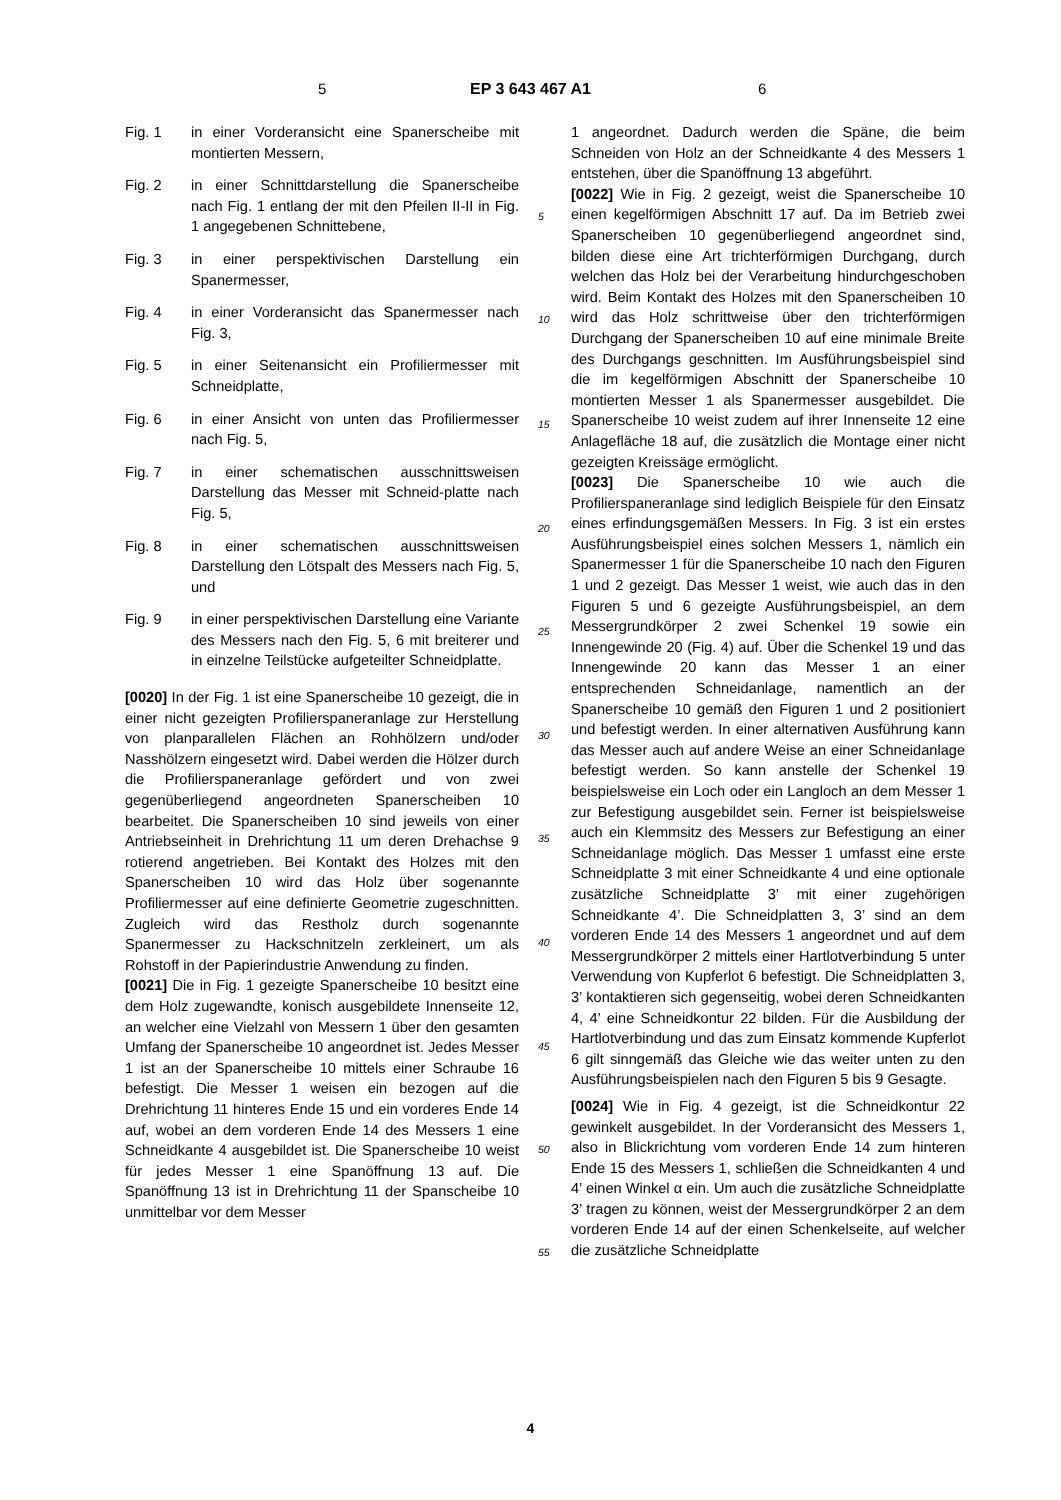5 EP 3 643 467 A1 6
Fig. 1 in einer Vorderansicht eine Spanerscheibe mit montierten Messern,
Fig. 2 in einer Schnittdarstellung die Spanerscheibe nach Fig. 1 entlang der mit den Pfeilen II-II in Fig. 1 angegebenen Schnittebene,
Fig. 3 in einer perspektivischen Darstellung ein Spanermesser,
Fig. 4 in einer Vorderansicht das Spanermesser nach Fig. 3,
Fig. 5 in einer Seitenansicht ein Profiliermesser mit Schneidplatte,
Fig. 6 in einer Ansicht von unten das Profiliermesser nach Fig. 5,
Fig. 7 in einer schematischen ausschnittsweisen Darstellung das Messer mit Schneid-platte nach Fig. 5,
Fig. 8 in einer schematischen ausschnittsweisen Darstellung den Lötspalt des Messers nach Fig. 5, und
Fig. 9 in einer perspektivischen Darstellung eine Variante des Messers nach den Fig. 5, 6 mit breiterer und in einzelne Teilstücke aufgeteilter Schneidplatte.
[0020] In der Fig. 1 ist eine Spanerscheibe 10 gezeigt, die in einer nicht gezeigten Profilierspaneranlage zur Herstellung von planparallelen Flächen an Rohhölzern und/oder Nasshölzern eingesetzt wird. Dabei werden die Hölzer durch die Profilierspaneranlage gefördert und von zwei gegenüberliegend angeordneten Spanerscheiben 10 bearbeitet. Die Spanerscheiben 10 sind jeweils von einer Antriebseinheit in Drehrichtung 11 um deren Drehachse 9 rotierend angetrieben. Bei Kontakt des Holzes mit den Spanerscheiben 10 wird das Holz über sogenannte Profiliermesser auf eine definierte Geometrie zugeschnitten. Zugleich wird das Restholz durch sogenannte Spanermesser zu Hackschnitzeln zerkleinert, um als Rohstoff in der Papierindustrie Anwendung zu finden.
[0021] Die in Fig. 1 gezeigte Spanerscheibe 10 besitzt eine dem Holz zugewandte, konisch ausgebildete Innenseite 12, an welcher eine Vielzahl von Messern 1 über den gesamten Umfang der Spanerscheibe 10 angeordnet ist. Jedes Messer 1 ist an der Spanerscheibe 10 mittels einer Schraube 16 befestigt. Die Messer 1 weisen ein bezogen auf die Drehrichtung 11 hinteres Ende 15 und ein vorderes Ende 14 auf, wobei an dem vorderen Ende 14 des Messers 1 eine Schneidkante 4 ausgebildet ist. Die Spanerscheibe 10 weist für jedes Messer 1 eine Spanöffnung 13 auf. Die Spanöffnung 13 ist in Drehrichtung 11 der Spanscheibe 10 unmittelbar vor dem Messer
1 angeordnet. Dadurch werden die Späne, die beim Schneiden von Holz an der Schneidkante 4 des Messers 1 entstehen, über die Spanöffnung 13 abgeführt.
[0022] Wie in Fig. 2 gezeigt, weist die Spanerscheibe 10 einen kegelförmigen Abschnitt 17 auf. Da im Betrieb zwei Spanerscheiben 10 gegenüberliegend angeordnet sind, bilden diese eine Art trichterförmigen Durchgang, durch welchen das Holz bei der Verarbeitung hindurchgeschoben wird. Beim Kontakt des Holzes mit den Spanerscheiben 10 wird das Holz schrittweise über den trichterförmigen Durchgang der Spanerscheiben 10 auf eine minimale Breite des Durchgangs geschnitten. Im Ausführungsbeispiel sind die im kegelförmigen Abschnitt der Spanerscheibe 10 montierten Messer 1 als Spanermesser ausgebildet. Die Spanerscheibe 10 weist zudem auf ihrer Innenseite 12 eine Anlagefläche 18 auf, die zusätzlich die Montage einer nicht gezeigten Kreissäge ermöglicht.
[0023] Die Spanerscheibe 10 wie auch die Profilierspaneranlage sind lediglich Beispiele für den Einsatz eines erfindungsgemäßen Messers. In Fig. 3 ist ein erstes Ausführungsbeispiel eines solchen Messers 1, nämlich ein Spanermesser 1 für die Spanerscheibe 10 nach den Figuren 1 und 2 gezeigt. Das Messer 1 weist, wie auch das in den Figuren 5 und 6 gezeigte Ausführungsbeispiel, an dem Messergrundkörper 2 zwei Schenkel 19 sowie ein Innengewinde 20 (Fig. 4) auf. Über die Schenkel 19 und das Innengewinde 20 kann das Messer 1 an einer entsprechenden Schneidanlage, namentlich an der Spanerscheibe 10 gemäß den Figuren 1 und 2 positioniert und befestigt werden. In einer alternativen Ausführung kann das Messer auch auf andere Weise an einer Schneidanlage befestigt werden. So kann anstelle der Schenkel 19 beispielsweise ein Loch oder ein Langloch an dem Messer 1 zur Befestigung ausgebildet sein. Ferner ist beispielsweise auch ein Klemmsitz des Messers zur Befestigung an einer Schneidanlage möglich. Das Messer 1 umfasst eine erste Schneidplatte 3 mit einer Schneidkante 4 und eine optionale zusätzliche Schneidplatte 3’ mit einer zugehörigen Schneidkante 4’. Die Schneidplatten 3, 3’ sind an dem vorderen Ende 14 des Messers 1 angeordnet und auf dem Messergrundkörper 2 mittels einer Hartlotverbindung 5 unter Verwendung von Kupferlot 6 befestigt. Die Schneidplatten 3, 3’ kontaktieren sich gegenseitig, wobei deren Schneidkanten 4, 4’ eine Schneidkontur 22 bilden. Für die Ausbildung der Hartlotverbindung und das zum Einsatz kommende Kupferlot 6 gilt sinngemäß das Gleiche wie das weiter unten zu den Ausführungsbeispielen nach den Figuren 5 bis 9 Gesagte.
[0024] Wie in Fig. 4 gezeigt, ist die Schneidkontur 22 gewinkelt ausgebildet. In der Vorderansicht des Messers 1, also in Blickrichtung vom vorderen Ende 14 zum hinteren Ende 15 des Messers 1, schließen die Schneidkanten 4 und 4’ einen Winkel α ein. Um auch die zusätzliche Schneidplatte 3’ tragen zu können, weist der Messergrundkörper 2 an dem vorderen Ende 14 auf der einen Schenkelseite, auf welcher die zusätzliche Schneidplatte
5
10
15
20
25
30
35
40
45
50
55
4